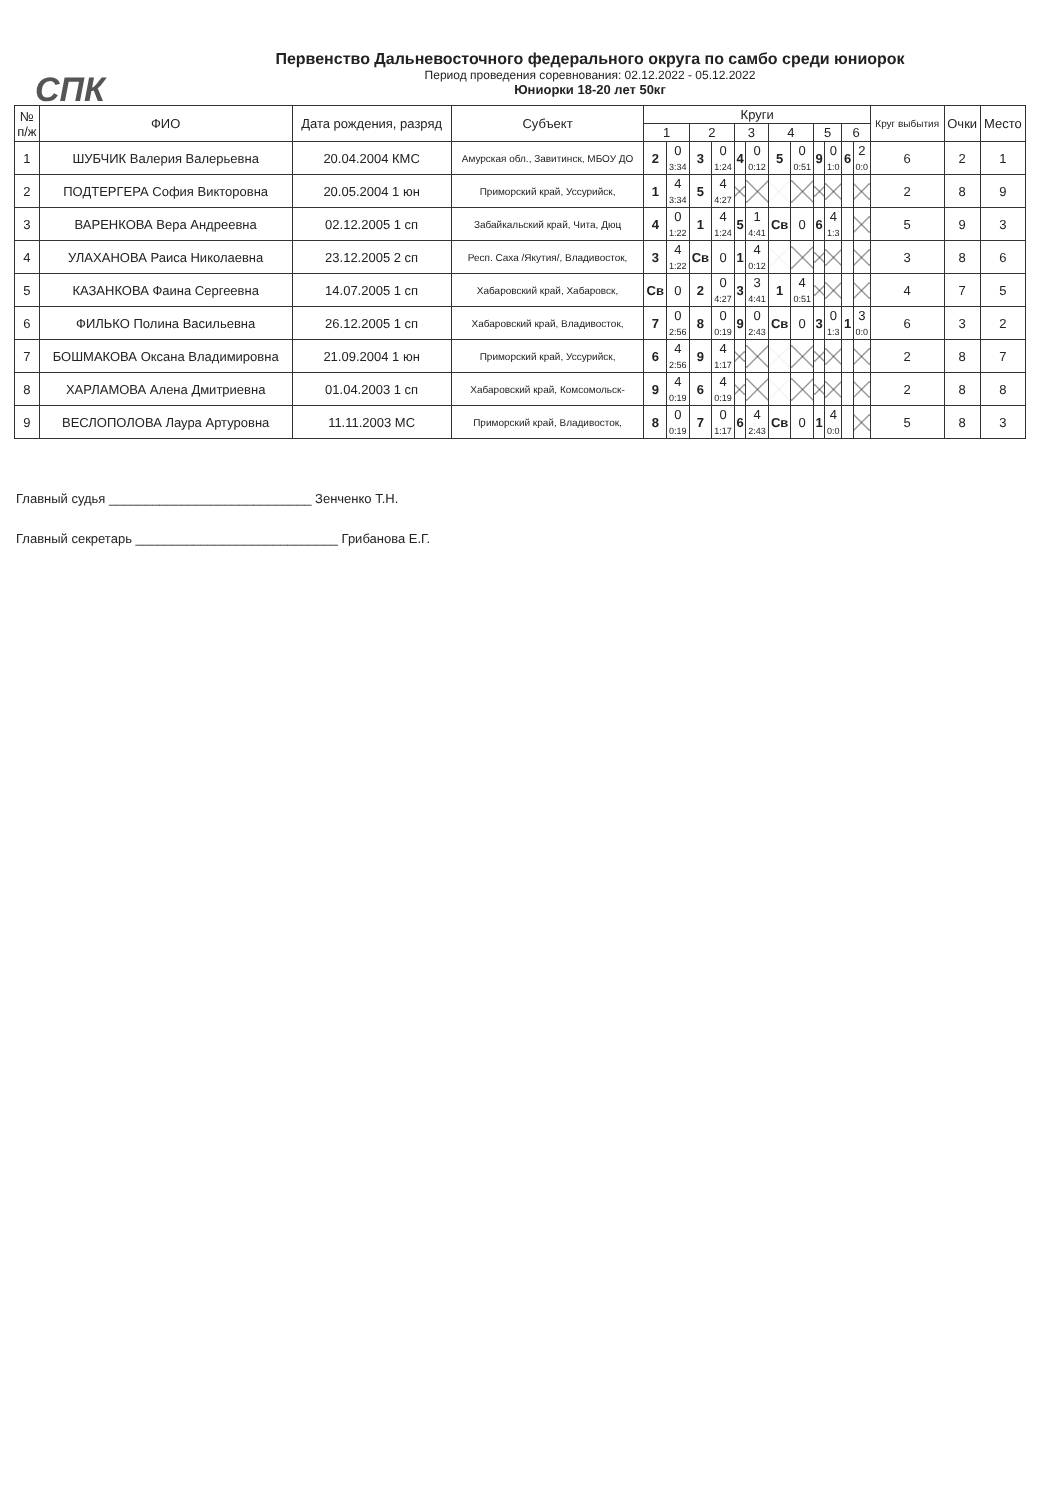СПК
Первенство Дальневосточного федерального округа по самбо среди юниорок
Период проведения соревнования: 02.12.2022 - 05.12.2022
Юниорки 18-20 лет 50кг
| № п/ж | ФИО | Дата рождения, разряд | Субъект | Круги | | | | | | | | | | | | Круг выбытия | Очки | Место |
| --- | --- | --- | --- | --- | --- | --- | --- | --- | --- | --- | --- | --- | --- | --- | --- | --- | --- | --- |
| | | | | 1 | | 2 | | 3 | | 4 | | 5 | | 6 | | | | |
| 1 | ШУБЧИК Валерия Валерьевна | 20.04.2004 КМС | Амурская обл., Завитинск, МБОУ ДО | 2 | 0 3:34 | 3 | 0 1:24 | 4 | 0 0:12 | 5 | 0 0:51 | 9 | 0 1:0 | 6 | 2 0:0 | 6 | 2 | 1 |
| 2 | ПОДТЕРГЕРА София Викторовна | 20.05.2004 1 юн | Приморский край, Уссурийск, | 1 | 4 3:34 | 5 | 4 4:27 | | | | | | | | | 2 | 8 | 9 |
| 3 | ВАРЕНКОВА Вера Андреевна | 02.12.2005 1 сп | Забайкальский край, Чита, Дюц | 4 | 0 1:22 | 1 | 4 1:24 | 5 | 1 4:41 | Св | 0 | 6 | 4 1:3 | | | 5 | 9 | 3 |
| 4 | УЛАХАНОВА Раиса Николаевна | 23.12.2005 2 сп | Респ. Саха /Якутия/, Владивосток, | 3 | 4 1:22 | Св | 0 | 1 | 4 0:12 | | | | | | | 3 | 8 | 6 |
| 5 | КАЗАНКОВА Фаина Сергеевна | 14.07.2005 1 сп | Хабаровский край, Хабаровск, | Св | 0 | 2 | 0 4:27 | 3 | 3 4:41 | 1 | 4 0:51 | | | | | 4 | 7 | 5 |
| 6 | ФИЛЬКО Полина Васильевна | 26.12.2005 1 сп | Хабаровский край, Владивосток, | 7 | 0 2:56 | 8 | 0 0:19 | 9 | 0 2:43 | Св | 0 | 3 | 0 1:3 | 1 | 3 0:0 | 6 | 3 | 2 |
| 7 | БОШМАКОВА Оксана Владимировна | 21.09.2004 1 юн | Приморский край, Уссурийск, | 6 | 4 2:56 | 9 | 4 1:17 | | | | | | | | | 2 | 8 | 7 |
| 8 | ХАРЛАМОВА Алена Дмитриевна | 01.04.2003 1 сп | Хабаровский край, Комсомольск- | 9 | 4 0:19 | 6 | 4 0:19 | | | | | | | | | 2 | 8 | 8 |
| 9 | ВЕСЛОПОЛОВА Лаура Артуровна | 11.11.2003 МС | Приморский край, Владивосток, | 8 | 0 0:19 | 7 | 0 1:17 | 6 | 4 2:43 | Св | 0 | 1 | 4 0:0 | | | 5 | 8 | 3 |
Главный судья ____________________________ Зенченко Т.Н.
Главный секретарь ____________________________ Грибанова Е.Г.